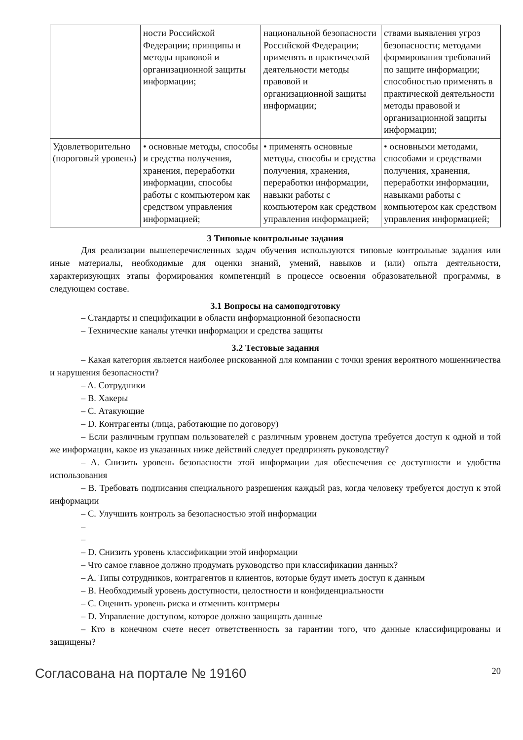| | ности Российской Федерации; принципы и методы правовой и организационной защиты информации; | национальной безопасности Российской Федерации; применять в практической деятельности методы правовой и организационной защиты информации; | ствами выявления угроз безопасности; методами формирования требований по защите информации; способностью применять в практической деятельности методы правовой и организационной защиты информации; |
| Удовлетворительно (пороговый уровень) | • основные методы, способы и средства получения, хранения, переработки информации, способы работы с компьютером как средством управления информацией; | • применять основные методы, способы и средства получения, хранения, переработки информации, навыки работы с компьютером как средством управления информацией; | • основными методами, способами и средствами получения, хранения, переработки информации, навыками работы с компьютером как средством управления информацией; |
3 Типовые контрольные задания
Для реализации вышеперечисленных задач обучения используются типовые контрольные задания или иные материалы, необходимые для оценки знаний, умений, навыков и (или) опыта деятельности, характеризующих этапы формирования компетенций в процессе освоения образовательной программы, в следующем составе.
3.1 Вопросы на самоподготовку
– Стандарты и спецификации в области информационной безопасности
– Технические каналы утечки информации и средства защиты
3.2 Тестовые задания
– Какая категория является наиболее рискованной для компании с точки зрения вероятного мошенничества и нарушения безопасности?
– A. Сотрудники
– B. Хакеры
– C. Атакующие
– D. Контрагенты (лица, работающие по договору)
– Если различным группам пользователей с различным уровнем доступа требуется доступ к одной и той же информации, какое из указанных ниже действий следует предпринять руководству?
– A. Снизить уровень безопасности этой информации для обеспечения ее доступности и удобства использования
– B. Требовать подписания специального разрешения каждый раз, когда человеку требуется доступ к этой информации
– C. Улучшить контроль за безопасностью этой информации
–
–
– D. Снизить уровень классификации этой информации
– Что самое главное должно продумать руководство при классификации данных?
– A. Типы сотрудников, контрагентов и клиентов, которые будут иметь доступ к данным
– B. Необходимый уровень доступности, целостности и конфиденциальности
– C. Оценить уровень риска и отменить контрмеры
– D. Управление доступом, которое должно защищать данные
– Кто в конечном счете несет ответственность за гарантии того, что данные классифицированы и защищены?
Согласована на портале № 19160 20